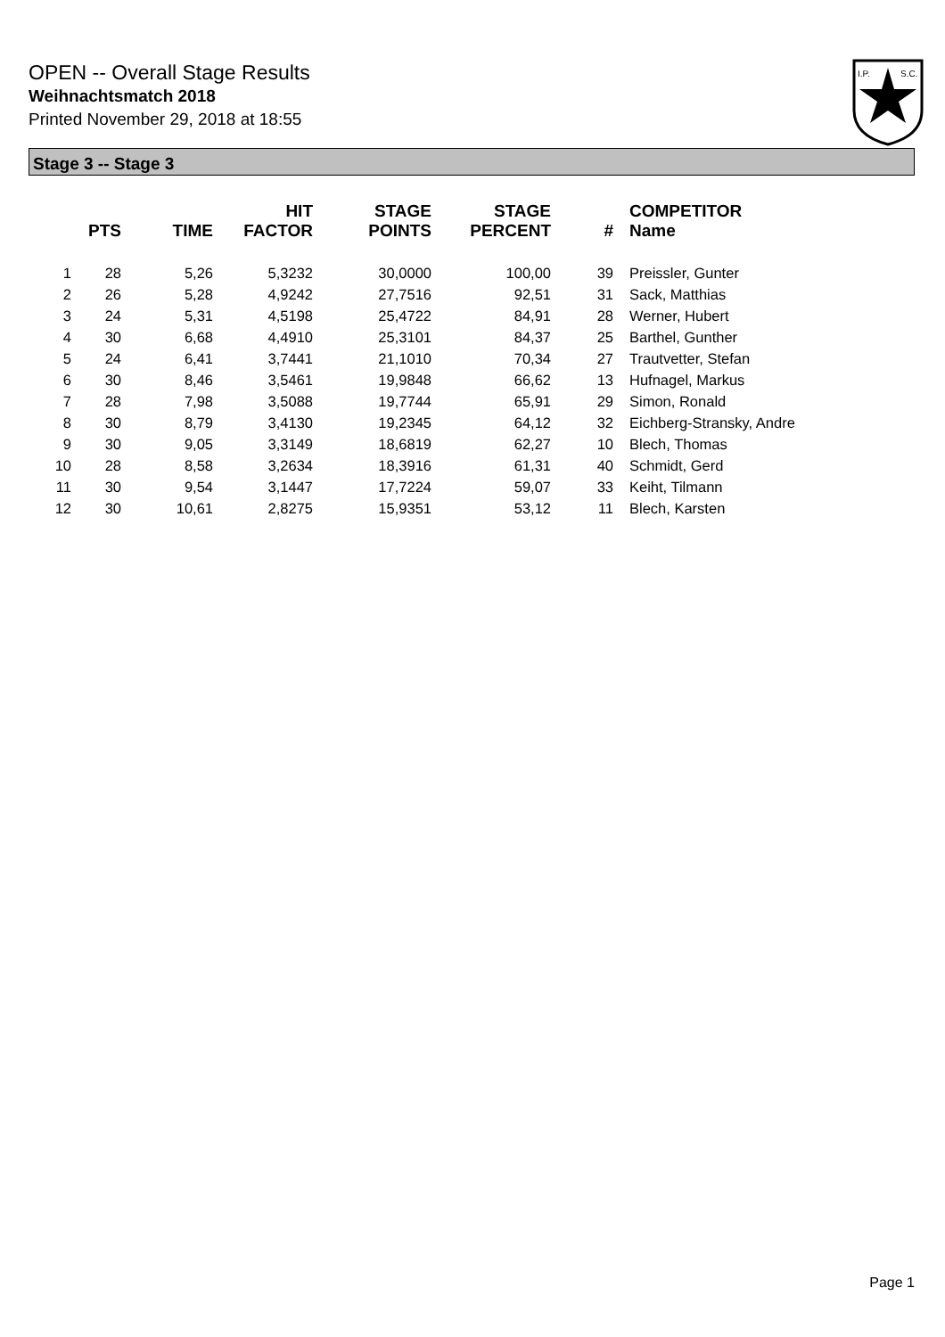OPEN -- Overall Stage Results
Weihnachtsmatch 2018
Printed November 29, 2018 at 18:55
I.P.
S.C.
Stage 3 -- Stage 3
| | PTS | TIME | HIT FACTOR | STAGE POINTS | STAGE PERCENT | # | COMPETITOR Name |
| --- | --- | --- | --- | --- | --- | --- | --- |
| 1 | 28 | 5,26 | 5,3232 | 30,0000 | 100,00 | 39 | Preissler, Gunter |
| 2 | 26 | 5,28 | 4,9242 | 27,7516 | 92,51 | 31 | Sack, Matthias |
| 3 | 24 | 5,31 | 4,5198 | 25,4722 | 84,91 | 28 | Werner, Hubert |
| 4 | 30 | 6,68 | 4,4910 | 25,3101 | 84,37 | 25 | Barthel, Gunther |
| 5 | 24 | 6,41 | 3,7441 | 21,1010 | 70,34 | 27 | Trautvetter, Stefan |
| 6 | 30 | 8,46 | 3,5461 | 19,9848 | 66,62 | 13 | Hufnagel, Markus |
| 7 | 28 | 7,98 | 3,5088 | 19,7744 | 65,91 | 29 | Simon, Ronald |
| 8 | 30 | 8,79 | 3,4130 | 19,2345 | 64,12 | 32 | Eichberg-Stransky, Andre |
| 9 | 30 | 9,05 | 3,3149 | 18,6819 | 62,27 | 10 | Blech, Thomas |
| 10 | 28 | 8,58 | 3,2634 | 18,3916 | 61,31 | 40 | Schmidt, Gerd |
| 11 | 30 | 9,54 | 3,1447 | 17,7224 | 59,07 | 33 | Keiht, Tilmann |
| 12 | 30 | 10,61 | 2,8275 | 15,9351 | 53,12 | 11 | Blech, Karsten |
Page 1